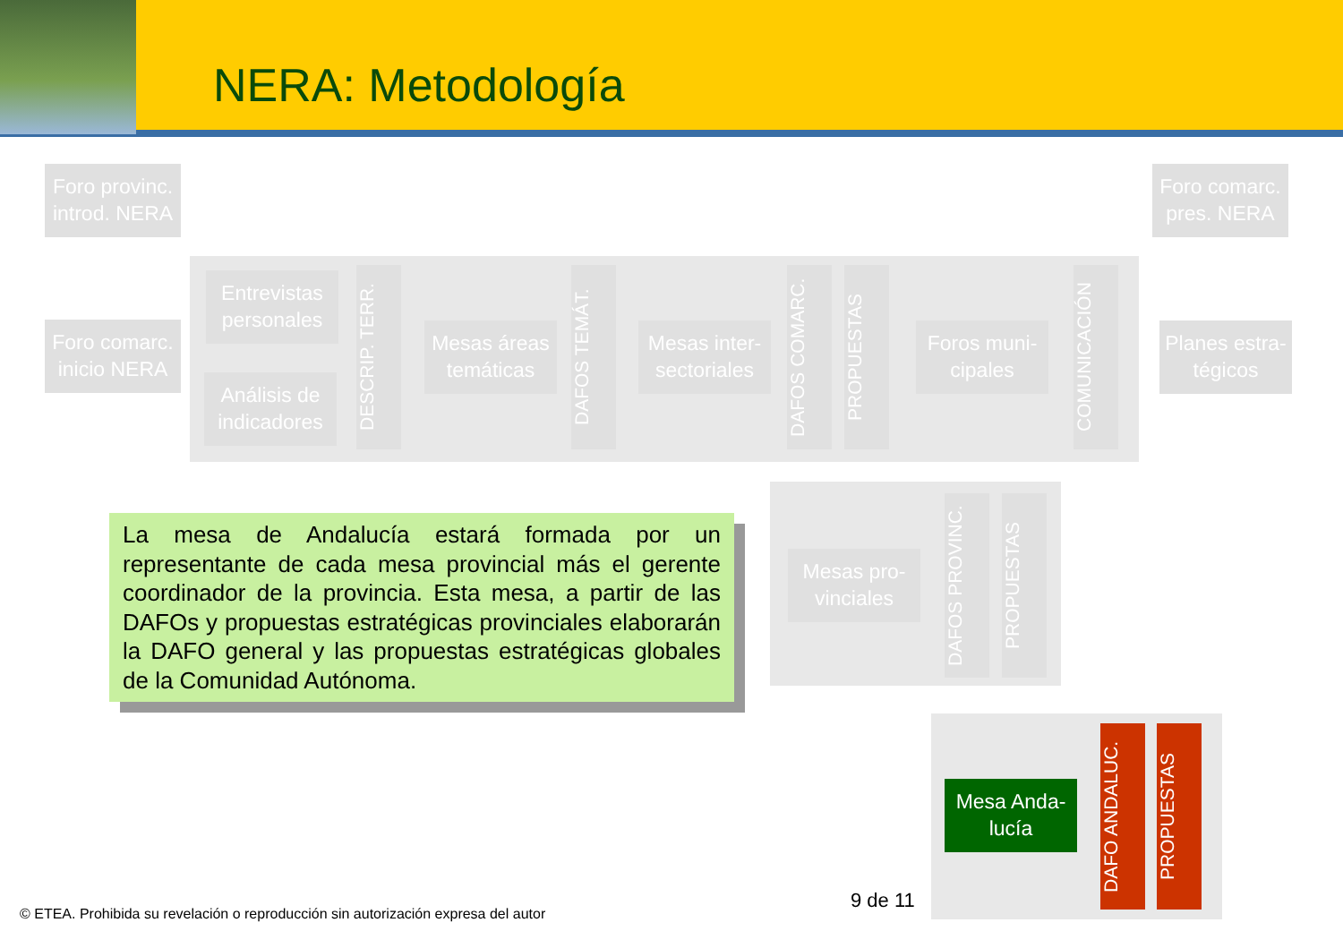NERA: Metodología
Foro provinc. introd. NERA
Foro comarc. pres. NERA
Foro comarc. inicio NERA
Entrevistas personales
Análisis de indicadores
DESCRIP. TERR.
Mesas áreas temáticas
DAFOS TEMÁT.
Mesas inter-sectoriales
DAFOS COMARC.
PROPUESTAS
Foros muni-cipales
COMUNICACIÓN
Planes estra-tégicos
Mesas pro-vinciales
DAFOS PROVINC.
PROPUESTAS
Mesa Anda-lucía
DAFO ANDALUC.
PROPUESTAS
La mesa de Andalucía estará formada por un representante de cada mesa provincial más el gerente coordinador de la provincia. Esta mesa, a partir de las DAFOs y propuestas estratégicas provinciales elaborarán la DAFO general y las propuestas estratégicas globales de la Comunidad Autónoma.
9 de 11
© ETEA. Prohibida su revelación o reproducción sin autorización expresa del autor